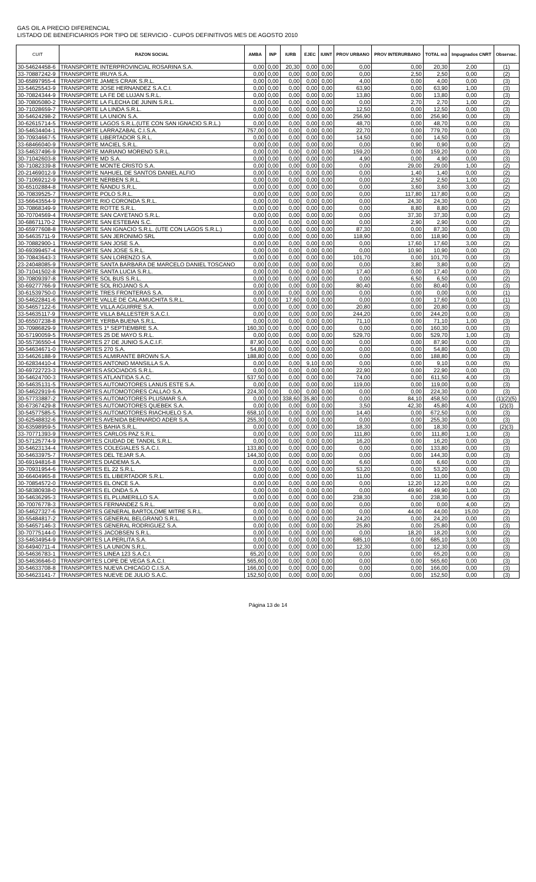GAS OIL A PRECIO DIFERENCIAL
LISTADO DE BENEFICIARIOS POR TIPO DE SERVICIO - CUPOS DEFINITIVOS MES DE AGOSTO 2010
| CUIT | RAZON SOCIAL | AMBA | INP | IURB | EJEC | IUINT | PROV URBANO | PROV INTERURBANO | TOTAL m3 | Impugnados CNRT | Observac. |
| --- | --- | --- | --- | --- | --- | --- | --- | --- | --- | --- | --- |
| 30-54624458-6 | TRANSPORTE INTERPROVINCIAL ROSARINA S.A. | 0,00 | 0,00 | 20,30 | 0,00 | 0,00 | 0,00 | 0,00 | 20,30 | 2,00 | (1) |
| 33-70887242-9 | TRANSPORTE IRUYA S.A. | 0,00 | 0,00 | 0,00 | 0,00 | 0,00 | 0,00 | 2,50 | 2,50 | 0,00 | (2) |
| 30-65897955-4 | TRANSPORTE JAMES CRAIK S.R.L. | 0,00 | 0,00 | 0,00 | 0,00 | 0,00 | 4,00 | 0,00 | 4,00 | 0,00 | (3) |
| 33-54625543-9 | TRANSPORTE JOSE HERNANDEZ S.A.C.I. | 0,00 | 0,00 | 0,00 | 0,00 | 0,00 | 63,90 | 0,00 | 63,90 | 1,00 | (3) |
| 30-70824344-9 | TRANSPORTE LA FE DE LUJAN S.R.L. | 0,00 | 0,00 | 0,00 | 0,00 | 0,00 | 13,80 | 0,00 | 13,80 | 0,00 | (3) |
| 30-70805080-2 | TRANSPORTE LA FLECHA DE JUNIN S.R.L. | 0,00 | 0,00 | 0,00 | 0,00 | 0,00 | 0,00 | 2,70 | 2,70 | 1,00 | (2) |
| 30-71028659-7 | TRANSPORTE LA LINDA S.R.L. | 0,00 | 0,00 | 0,00 | 0,00 | 0,00 | 12,50 | 0,00 | 12,50 | 0,00 | (3) |
| 30-54624298-2 | TRANSPORTE LA UNION S.A. | 0,00 | 0,00 | 0,00 | 0,00 | 0,00 | 256,90 | 0,00 | 256,90 | 0,00 | (3) |
| 30-62615714-5 | TRANSPORTE LAGOS S.R.L.(UTE CON SAN IGNACIO S.R.L.) | 0,00 | 0,00 | 0,00 | 0,00 | 0,00 | 48,70 | 0,00 | 48,70 | 0,00 | (3) |
| 30-54634404-1 | TRANSPORTE LARRAZABAL C.I.S.A. | 757,00 | 0,00 | 0,00 | 0,00 | 0,00 | 22,70 | 0,00 | 779,70 | 0,00 | (3) |
| 30-70934667-5 | TRANSPORTE LIBERTADOR S.R.L. | 0,00 | 0,00 | 0,00 | 0,00 | 0,00 | 14,50 | 0,00 | 14,50 | 0,00 | (3) |
| 33-68466040-9 | TRANSPORTE MACIEL S.R.L. | 0,00 | 0,00 | 0,00 | 0,00 | 0,00 | 0,00 | 0,90 | 0,90 | 0,00 | (2) |
| 33-54637496-9 | TRANSPORTE MARIANO MORENO S.R.L. | 0,00 | 0,00 | 0,00 | 0,00 | 0,00 | 159,20 | 0,00 | 159,20 | 0,00 | (3) |
| 30-71042603-8 | TRANSPORTE MD S.A. | 0,00 | 0,00 | 0,00 | 0,00 | 0,00 | 4,90 | 0,00 | 4,90 | 0,00 | (3) |
| 30-71082339-8 | TRANSPORTE MONTE CRISTO S.A. | 0,00 | 0,00 | 0,00 | 0,00 | 0,00 | 0,00 | 29,00 | 29,00 | 1,00 | (2) |
| 20-21469012-9 | TRANSPORTE NAHUEL DE SANTOS DANIEL ALFIO | 0,00 | 0,00 | 0,00 | 0,00 | 0,00 | 0,00 | 1,40 | 1,40 | 0,00 | (2) |
| 30-71069212-9 | TRANSPORTE NERBEN S.R.L. | 0,00 | 0,00 | 0,00 | 0,00 | 0,00 | 0,00 | 2,50 | 2,50 | 1,00 | (2) |
| 30-65102884-8 | TRANSPORTE ÑANDU S.R.L. | 0,00 | 0,00 | 0,00 | 0,00 | 0,00 | 0,00 | 3,60 | 3,60 | 3,00 | (2) |
| 30-70839525-7 | TRANSPORTE POLO S.R.L. | 0,00 | 0,00 | 0,00 | 0,00 | 0,00 | 0,00 | 117,80 | 117,80 | 0,00 | (2) |
| 33-56643554-9 | TRANSPORTE RIO CORONDA S.R.L. | 0,00 | 0,00 | 0,00 | 0,00 | 0,00 | 0,00 | 24,30 | 24,30 | 0,00 | (2) |
| 30-70868349-9 | TRANSPORTE ROTTE S.R.L. | 0,00 | 0,00 | 0,00 | 0,00 | 0,00 | 0,00 | 8,80 | 8,80 | 0,00 | (2) |
| 30-70704569-4 | TRANSPORTE SAN CAYETANO S.R.L. | 0,00 | 0,00 | 0,00 | 0,00 | 0,00 | 0,00 | 37,30 | 37,30 | 0,00 | (2) |
| 30-68671170-2 | TRANSPORTE SAN ESTEBAN S.C. | 0,00 | 0,00 | 0,00 | 0,00 | 0,00 | 0,00 | 2,90 | 2,90 | 0,00 | (2) |
| 30-65977608-8 | TRANSPORTE SAN IGNACIO S.R.L. (UTE CON LAGOS S.R.L.) | 0,00 | 0,00 | 0,00 | 0,00 | 0,00 | 87,30 | 0,00 | 87,30 | 0,00 | (3) |
| 30-54635711-9 | TRANSPORTE SAN JERONIMO SRL | 0,00 | 0,00 | 0,00 | 0,00 | 0,00 | 118,90 | 0,00 | 118,90 | 0,00 | (3) |
| 30-70882900-1 | TRANSPORTE SAN JOSE S.A. | 0,00 | 0,00 | 0,00 | 0,00 | 0,00 | 0,00 | 17,60 | 17,60 | 3,00 | (2) |
| 30-69399457-4 | TRANSPORTE SAN JOSE S.R.L. | 0,00 | 0,00 | 0,00 | 0,00 | 0,00 | 0,00 | 10,90 | 10,90 | 0,00 | (2) |
| 30-70843643-3 | TRANSPORTE SAN LORENZO S.A. | 0,00 | 0,00 | 0,00 | 0,00 | 0,00 | 101,70 | 0,00 | 101,70 | 0,00 | (3) |
| 23-24048085-9 | TRANSPORTE SANTA BARBARA DE MARCELO DANIEL TOSCANO | 0,00 | 0,00 | 0,00 | 0,00 | 0,00 | 0,00 | 3,80 | 3,80 | 0,00 | (2) |
| 30-71041502-8 | TRANSPORTE SANTA LUCIA S.R.L. | 0,00 | 0,00 | 0,00 | 0,00 | 0,00 | 17,40 | 0,00 | 17,40 | 0,00 | (3) |
| 30-70809397-8 | TRANSPORTE SOL BUS S.R.L. | 0,00 | 0,00 | 0,00 | 0,00 | 0,00 | 0,00 | 6,50 | 6,50 | 0,00 | (2) |
| 30-69277766-9 | TRANSPORTE SOL RIOJANO S.A. | 0,00 | 0,00 | 0,00 | 0,00 | 0,00 | 80,40 | 0,00 | 80,40 | 0,00 | (3) |
| 30-61539750-0 | TRANSPORTE TRES FRONTERAS S.A. | 0,00 | 0,00 | 0,00 | 0,00 | 0,00 | 0,00 | 0,00 | 0,00 | 0,00 | (1) |
| 30-54622841-6 | TRANSPORTE VALLE DE CALAMUCHITA S.R.L. | 0,00 | 0,00 | 17,60 | 0,00 | 0,00 | 0,00 | 0,00 | 17,60 | 0,00 | (1) |
| 30-54657122-6 | TRANSPORTE VILLA AGUIRRE S.A. | 0,00 | 0,00 | 0,00 | 0,00 | 0,00 | 20,80 | 0,00 | 20,80 | 0,00 | (3) |
| 33-54635117-9 | TRANSPORTE VILLA BALLESTER S.A.C.I. | 0,00 | 0,00 | 0,00 | 0,00 | 0,00 | 244,20 | 0,00 | 244,20 | 0,00 | (3) |
| 30-65507238-8 | TRANSPORTE YERBA BUENA S.R.L. | 0,00 | 0,00 | 0,00 | 0,00 | 0,00 | 71,10 | 0,00 | 71,10 | 1,00 | (3) |
| 30-70986829-9 | TRANSPORTES 1º SEPTIEMBRE S.A. | 160,30 | 0,00 | 0,00 | 0,00 | 0,00 | 0,00 | 0,00 | 160,30 | 0,00 | (3) |
| 30-57190059-5 | TRANSPORTES 25 DE MAYO S.R.L. | 0,00 | 0,00 | 0,00 | 0,00 | 0,00 | 529,70 | 0,00 | 529,70 | 1,00 | (3) |
| 30-55736550-4 | TRANSPORTES 27 DE JUNIO S.A.C.I.F. | 87,90 | 0,00 | 0,00 | 0,00 | 0,00 | 0,00 | 0,00 | 87,90 | 0,00 | (3) |
| 30-54634671-0 | TRANSPORTES 270 S.A. | 54,80 | 0,00 | 0,00 | 0,00 | 0,00 | 0,00 | 0,00 | 54,80 | 0,00 | (3) |
| 33-54626188-9 | TRANSPORTES ALMIRANTE BROWN S.A. | 188,80 | 0,00 | 0,00 | 0,00 | 0,00 | 0,00 | 0,00 | 188,80 | 0,00 | (3) |
| 30-62834410-4 | TRANSPORTES ANTONIO MANSILLA S.A. | 0,00 | 0,00 | 0,00 | 9,10 | 0,00 | 0,00 | 0,00 | 9,10 | 0,00 | (5) |
| 30-69722723-3 | TRANSPORTES ASOCIADOS S.R.L. | 0,00 | 0,00 | 0,00 | 0,00 | 0,00 | 22,90 | 0,00 | 22,90 | 0,00 | (3) |
| 30-54624700-3 | TRANSPORTES ATLANTIDA S.A.C. | 537,50 | 0,00 | 0,00 | 0,00 | 0,00 | 74,00 | 0,00 | 611,50 | 4,00 | (3) |
| 30-54635131-5 | TRANSPORTES AUTOMOTORES LANUS ESTE S.A. | 0,00 | 0,00 | 0,00 | 0,00 | 0,00 | 119,00 | 0,00 | 119,00 | 0,00 | (3) |
| 30-54622919-6 | TRANSPORTES AUTOMOTORES CALLAO S.A. | 224,30 | 0,00 | 0,00 | 0,00 | 0,00 | 0,00 | 0,00 | 224,30 | 0,00 | (3) |
| 30-57733887-2 | TRANSPORTES AUTOMOTORES PLUSMAR S.A. | 0,00 | 0,00 | 338,60 | 35,80 | 0,00 | 0,00 | 84,10 | 458,50 | 0,00 | (1)(2)(5) |
| 30-67367429-8 | TRANSPORTES AUTOMOTORES QUEBEK S.A. | 0,00 | 0,00 | 0,00 | 0,00 | 0,00 | 3,50 | 42,30 | 45,80 | 4,00 | (2)(3) |
| 30-54577585-5 | TRANSPORTES AUTOMOTORES RIACHUELO S.A. | 658,10 | 0,00 | 0,00 | 0,00 | 0,00 | 14,40 | 0,00 | 672,50 | 0,00 | (3) |
| 30-62548832-6 | TRANSPORTES AVENIDA BERNARDO ADER S.A. | 255,30 | 0,00 | 0,00 | 0,00 | 0,00 | 0,00 | 0,00 | 255,30 | 0,00 | (3) |
| 30-63598959-5 | TRANSPORTES BAHIA S.R.L. | 0,00 | 0,00 | 0,00 | 0,00 | 0,00 | 18,30 | 0,00 | 18,30 | 0,00 | (2)(3) |
| 33-70771393-9 | TRANSPORTES CARLOS PAZ S.R.L. | 0,00 | 0,00 | 0,00 | 0,00 | 0,00 | 111,80 | 0,00 | 111,80 | 1,00 | (3) |
| 30-57125774-9 | TRANSPORTES CIUDAD DE TANDIL S.R.L. | 0,00 | 0,00 | 0,00 | 0,00 | 0,00 | 16,20 | 0,00 | 16,20 | 0,00 | (3) |
| 30-54623134-4 | TRANSPORTES COLEGIALES S.A.C.I. | 133,80 | 0,00 | 0,00 | 0,00 | 0,00 | 0,00 | 0,00 | 133,80 | 0,00 | (3) |
| 30-54633975-7 | TRANSPORTES DEL TEJAR S.A. | 144,30 | 0,00 | 0,00 | 0,00 | 0,00 | 0,00 | 0,00 | 144,30 | 0,00 | (3) |
| 30-69194816-8 | TRANSPORTES DIADEMA S.A. | 0,00 | 0,00 | 0,00 | 0,00 | 0,00 | 6,60 | 0,00 | 6,60 | 0,00 | (3) |
| 30-70931954-6 | TRANSPORTES EL 22 S.R.L. | 0,00 | 0,00 | 0,00 | 0,00 | 0,00 | 53,20 | 0,00 | 53,20 | 0,00 | (3) |
| 30-66404965-8 | TRANSPORTES EL LIBERTADOR S.R.L. | 0,00 | 0,00 | 0,00 | 0,00 | 0,00 | 11,00 | 0,00 | 11,00 | 0,00 | (3) |
| 30-70854572-0 | TRANSPORTES EL ONCE S.A. | 0,00 | 0,00 | 0,00 | 0,00 | 0,00 | 0,00 | 12,20 | 12,20 | 0,00 | (2) |
| 30-58380938-0 | TRANSPORTES EL ONDA S.A | 0,00 | 0,00 | 0,00 | 0,00 | 0,00 | 0,00 | 49,90 | 49,90 | 1,00 | (2) |
| 30-54636295-3 | TRANSPORTES EL PLUMERILLO S.A. | 0,00 | 0,00 | 0,00 | 0,00 | 0,00 | 238,30 | 0,00 | 238,30 | 0,00 | (3) |
| 30-70076778-3 | TRANSPORTES FERNANDEZ S.R.L. | 0,00 | 0,00 | 0,00 | 0,00 | 0,00 | 0,00 | 0,00 | 0,00 | 4,00 | (2) |
| 30-54627327-6 | TRANSPORTES GENERAL BARTOLOME MITRE S.R.L. | 0,00 | 0,00 | 0,00 | 0,00 | 0,00 | 0,00 | 44,00 | 44,00 | 15,00 | (2) |
| 30-55484817-2 | TRANSPORTES GENERAL BELGRANO S.R.L. | 0,00 | 0,00 | 0,00 | 0,00 | 0,00 | 24,20 | 0,00 | 24,20 | 0,00 | (3) |
| 30-54657146-3 | TRANSPORTES GENERAL RODRIGUEZ S.A. | 0,00 | 0,00 | 0,00 | 0,00 | 0,00 | 25,80 | 0,00 | 25,80 | 0,00 | (3) |
| 30-70775144-0 | TRANSPORTES JACOBSEN S.R.L. | 0,00 | 0,00 | 0,00 | 0,00 | 0,00 | 0,00 | 18,20 | 18,20 | 0,00 | (2) |
| 33-54634954-9 | TRANSPORTES LA PERLITA S.A. | 0,00 | 0,00 | 0,00 | 0,00 | 0,00 | 685,10 | 0,00 | 685,10 | 3,00 | (3) |
| 30-64940711-4 | TRANSPORTES LA UNION S.R.L. | 0,00 | 0,00 | 0,00 | 0,00 | 0,00 | 12,30 | 0,00 | 12,30 | 0,00 | (3) |
| 30-54636783-1 | TRANSPORTES LINEA 123 S.A.C.I. | 65,20 | 0,00 | 0,00 | 0,00 | 0,00 | 0,00 | 0,00 | 65,20 | 0,00 | (3) |
| 30-54636646-0 | TRANSPORTES LOPE DE VEGA S.A.C.I. | 565,60 | 0,00 | 0,00 | 0,00 | 0,00 | 0,00 | 0,00 | 565,60 | 0,00 | (3) |
| 30-54633708-8 | TRANSPORTES NUEVA CHICAGO C.I.S.A. | 166,00 | 0,00 | 0,00 | 0,00 | 0,00 | 0,00 | 0,00 | 166,00 | 0,00 | (3) |
| 30-54623141-7 | TRANSPORTES NUEVE DE JULIO S.A.C. | 152,50 | 0,00 | 0,00 | 0,00 | 0,00 | 0,00 | 0,00 | 152,50 | 0,00 | (3) |
Página 13 de 14